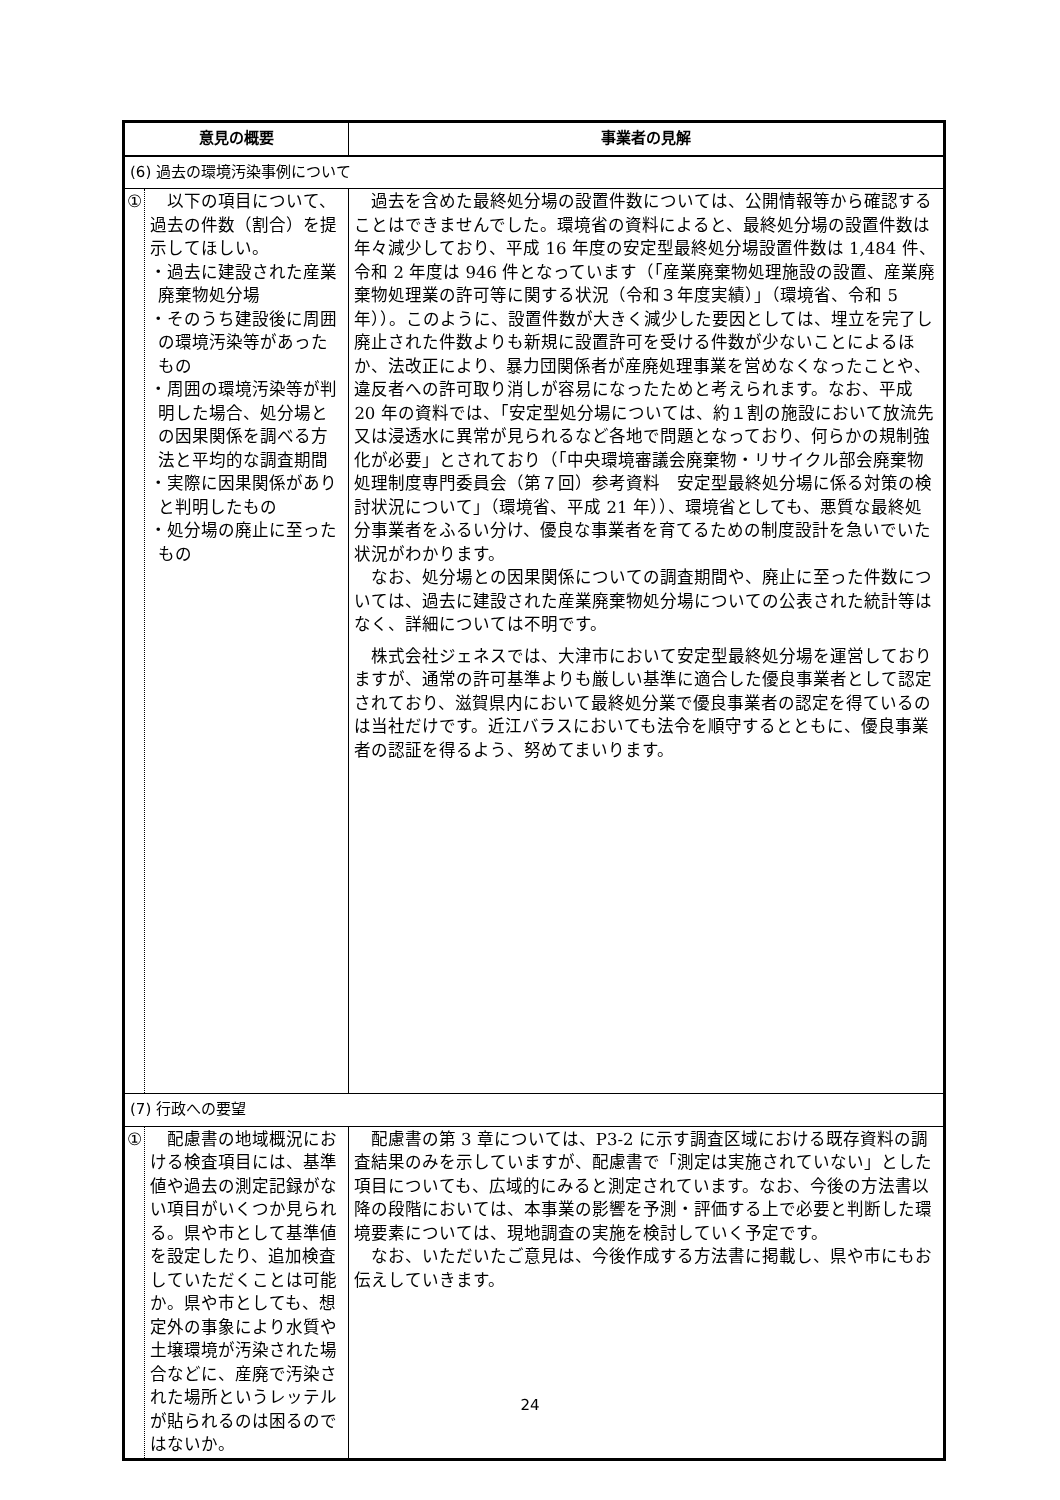| 意見の概要 | | 事業者の見解 |
| --- | --- | --- |
| (6) 過去の環境汚染事例について | | |
| ① | 以下の項目について、過去の件数（割合）を提示してほしい。 ・過去に建設された産業廃棄物処分場 ・そのうち建設後に周囲の環境汚染等があったもの ・周囲の環境汚染等が判明した場合、処分場との因果関係を調べる方法と平均的な調査期間 ・実際に因果関係がありと判明したもの ・処分場の廃止に至ったもの | 過去を含めた最終処分場の設置件数については、公開情報等から確認することはできませんでした。環境省の資料によると、最終処分場の設置件数は年々減少しており、平成 16 年度の安定型最終処分場設置件数は 1,484 件、令和 2 年度は 946 件となっています（「産業廃棄物処理施設の設置、産業廃棄物処理業の許可等に関する状況（令和３年度実績）」（環境省、令和 5 年））。このように、設置件数が大きく減少した要因としては、埋立を完了し廃止された件数よりも新規に設置許可を受ける件数が少ないことによるほか、法改正により、暴力団関係者が産廃処理事業を営めなくなったことや、違反者への許可取り消しが容易になったためと考えられます。なお、平成 20 年の資料では、「安定型処分場については、約１割の施設において放流先又は浸透水に異常が見られるなど各地で問題となっており、何らかの規制強化が必要」とされており（「中央環境審議会廃棄物・リサイクル部会廃棄物処理制度専門委員会（第７回）参考資料 安定型最終処分場に係る対策の検討状況について」（環境省、平成 21 年））、環境省としても、悪質な最終処分事業者をふるい分け、優良な事業者を育てるための制度設計を急いでいた状況がわかります。 なお、処分場との因果関係についての調査期間や、廃止に至った件数については、過去に建設された産業廃棄物処分場についての公表された統計等はなく、詳細については不明です。 株式会社ジェネスでは、大津市において安定型最終処分場を運営しておりますが、通常の許可基準よりも厳しい基準に適合した優良事業者として認定されており、滋賀県内において最終処分業で優良事業者の認定を得ているのは当社だけです。近江バラスにおいても法令を順守するとともに、優良事業者の認証を得るよう、努めてまいります。 |
| (7) 行政への要望 | | |
| ① | 配慮書の地域概況における検査項目には、基準値や過去の測定記録がない項目がいくつか見られる。県や市として基準値を設定したり、追加検査していただくことは可能か。県や市としても、想定外の事象により水質や土壌環境が汚染された場合などに、産廃で汚染された場所というレッテルが貼られるのは困るのではないか。 | 配慮書の第 3 章については、P3-2 に示す調査区域における既存資料の調査結果のみを示していますが、配慮書で「測定は実施されていない」とした項目についても、広域的にみると測定されています。なお、今後の方法書以降の段階においては、本事業の影響を予測・評価する上で必要と判断した環境要素については、現地調査の実施を検討していく予定です。 なお、いただいたご意見は、今後作成する方法書に掲載し、県や市にもお伝えしていきます。 |
24